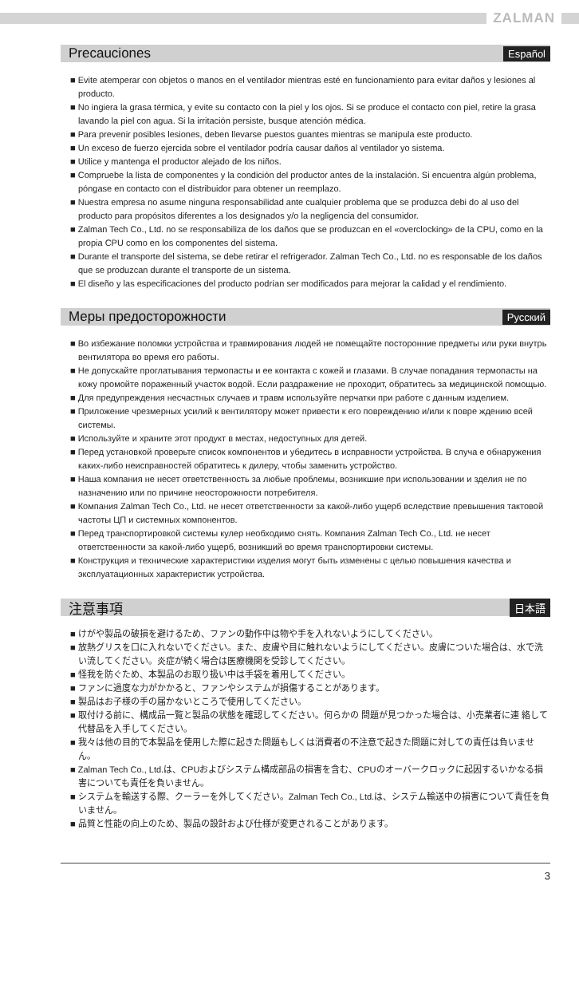ZALMAN
Precauciones
Español
■ Evite atemperar con objetos o manos en el ventilador mientras esté en funcionamiento para evitar daños y lesiones al producto.
■ No ingiera la grasa térmica, y evite su contacto con la piel y los ojos. Si se produce el contacto con piel, retire la grasa lavando la piel con agua. Si la irritación persiste, busque atención médica.
■ Para prevenir posibles lesiones, deben llevarse puestos guantes mientras se manipula este producto.
■ Un exceso de fuerzo ejercida sobre el ventilador podría causar daños al ventilador yo sistema.
■ Utilice y mantenga el productor alejado de los niños.
■ Compruebe la lista de componentes y la condición del productor antes de la instalación. Si encuentra algún problema, póngase en contacto con el distribuidor para obtener un reemplazo.
■ Nuestra empresa no asume ninguna responsabilidad ante cualquier problema que se produzca debi do al uso del producto para propósitos diferentes a los designados y/o la negligencia del consumidor.
■ Zalman Tech Co., Ltd. no se responsabiliza de los daños que se produzcan en el «overclocking» de la CPU, como en la propia CPU como en los componentes del sistema.
■ Durante el transporte del sistema, se debe retirar el refrigerador. Zalman Tech Co., Ltd. no es responsable de los daños que se produzcan durante el transporte de un sistema.
■ El diseño y las especificaciones del producto podrían ser modificados para mejorar la calidad y el rendimiento.
Меры предосторожности
Русский
■ Во избежание поломки устройства и травмирования людей не помещайте посторонние предметы или руки внутрь вентилятора во время его работы.
■ Не допускайте проглатывания термопасты и ее контакта с кожей и глазами. В случае попадания термопасты на кожу промойте пораженный участок водой. Если раздражение не проходит, обратитесь за медицинской помощью.
■ Для предупреждения несчастных случаев и травм используйте перчатки при работе с данным изделием.
■ Приложение чрезмерных усилий к вентилятору может привести к его повреждению и/или к повре ждению всей системы.
■ Используйте и храните этот продукт в местах, недоступных для детей.
■ Перед установкой проверьте список компонентов и убедитесь в исправности устройства. В случа е обнаружения каких-либо неисправностей обратитесь к дилеру, чтобы заменить устройство.
■ Наша компания не несет ответственность за любые проблемы, возникшие при использовании и зделия не по назначению или по причине неосторожности потребителя.
■ Компания Zalman Tech Co., Ltd. не несет ответственности за какой-либо ущерб вследствие превышения тактовой частоты ЦП и системных компонентов.
■ Перед транспортировкой системы кулер необходимо снять. Компания Zalman Tech Co., Ltd. не несет ответственности за какой-либо ущерб, возникший во время транспортировки системы.
■ Конструкция и технические характеристики изделия могут быть изменены с целью повышения качества и эксплуатационных характеристик устройства.
注意事項
日本語
■ けがや製品の破損を避けるため、ファンの動作中は物や手を入れないようにしてください。
■ 放熱グリスを口に入れないでください。また、皮膚や目に触れないようにしてください。皮膚についた場合は、水で洗い流してください。炎症が続く場合は医療機関を受診してください。
■ 怪我を防ぐため、本製品のお取り扱い中は手袋を着用してください。
■ ファンに過度な力がかかると、ファンやシステムが損傷することがあります。
■ 製品はお子様の手の届かないところで使用してください。
■ 取付ける前に、構成品一覧と製品の状態を確認してください。何らかの 問題が見つかった場合は、小売業者に連 絡して代替品を入手してください。
■ 我々は他の目的で本製品を使用した際に起きた問題もしくは消費者の不注意で起きた問題に対しての責任は負いません。
■ Zalman Tech Co., Ltd.は、CPUおよびシステム構成部品の損害を含む、CPUのオーバークロックに起因するいかなる損害についても責任を負いません。
■ システムを輸送する際、クーラーを外してください。Zalman Tech Co., Ltd.は、システム輸送中の損害について責任を負いません。
■ 品質と性能の向上のため、製品の設計および仕様が変更されることがあります。
3